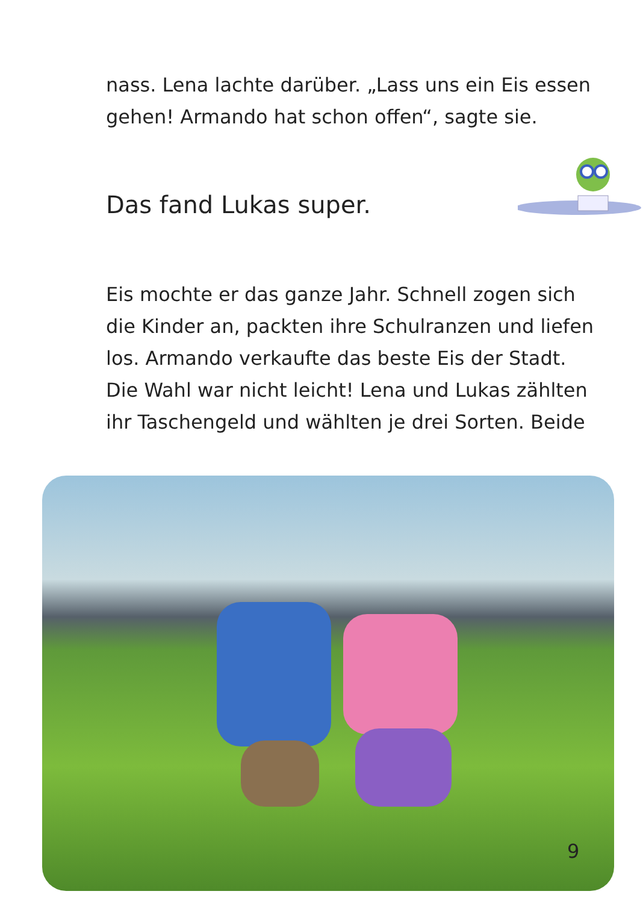nass. Lena lachte darüber. „Lass uns ein Eis essen gehen! Armando hat schon offen“, sagte sie.
Das fand Lukas super.
Eis mochte er das ganze Jahr. Schnell zogen sich die Kinder an, packten ihre Schulranzen und liefen los. Armando verkaufte das beste Eis der Stadt. Die Wahl war nicht leicht! Lena und Lukas zählten ihr Taschengeld und wählten je drei Sorten. Beide
9